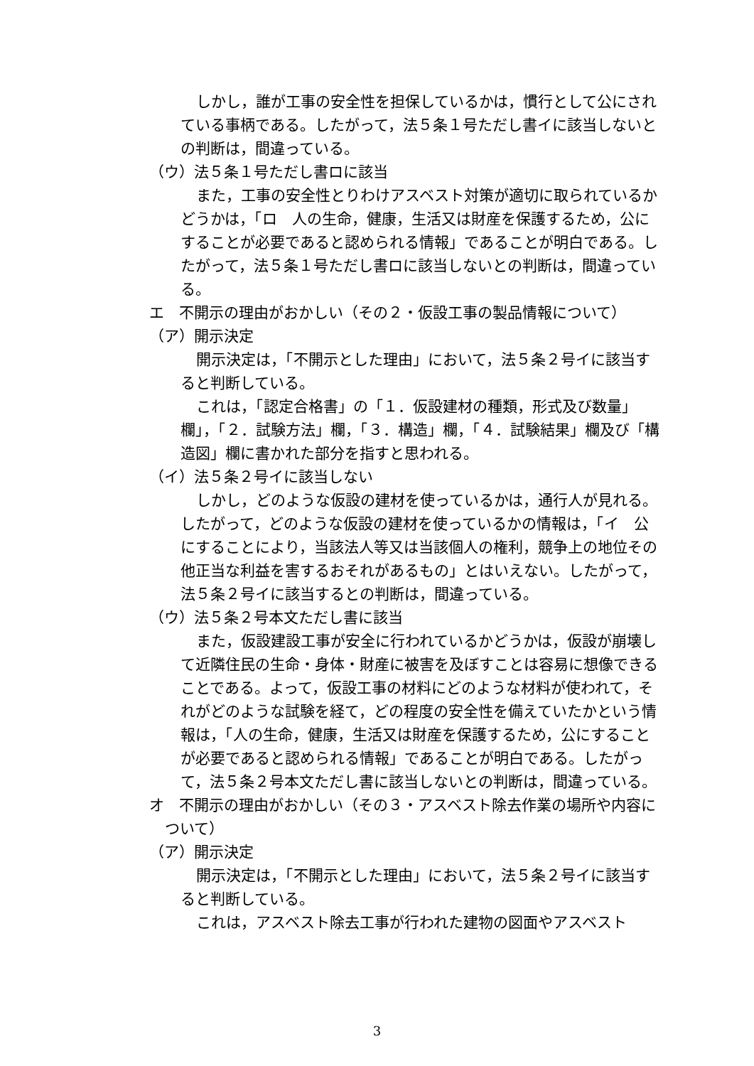しかし，誰が工事の安全性を担保しているかは，慣行として公にされている事柄である。したがって，法５条１号ただし書イに該当しないとの判断は，間違っている。
（ウ）法５条１号ただし書ロに該当
また，工事の安全性とりわけアスベスト対策が適切に取られているかどうかは，「ロ　人の生命，健康，生活又は財産を保護するため，公にすることが必要であると認められる情報」であることが明白である。したがって，法５条１号ただし書ロに該当しないとの判断は，間違っている。
エ　不開示の理由がおかしい（その２・仮設工事の製品情報について）
（ア）開示決定
開示決定は，「不開示とした理由」において，法５条２号イに該当すると判断している。
これは，「認定合格書」の「１．仮設建材の種類，形式及び数量」欄」，「２．試験方法」欄，「３．構造」欄，「４．試験結果」欄及び「構造図」欄に書かれた部分を指すと思われる。
（イ）法５条２号イに該当しない
しかし，どのような仮設の建材を使っているかは，通行人が見れる。したがって，どのような仮設の建材を使っているかの情報は，「イ　公にすることにより，当該法人等又は当該個人の権利，競争上の地位その他正当な利益を害するおそれがあるもの」とはいえない。したがって，法５条２号イに該当するとの判断は，間違っている。
（ウ）法５条２号本文ただし書に該当
また，仮設建設工事が安全に行われているかどうかは，仮設が崩壊して近隣住民の生命・身体・財産に被害を及ぼすことは容易に想像できることである。よって，仮設工事の材料にどのような材料が使われて，それがどのような試験を経て，どの程度の安全性を備えていたかという情報は，「人の生命，健康，生活又は財産を保護するため，公にすることが必要であると認められる情報」であることが明白である。したがって，法５条２号本文ただし書に該当しないとの判断は，間違っている。
オ　不開示の理由がおかしい（その３・アスベスト除去作業の場所や内容について）
（ア）開示決定
開示決定は，「不開示とした理由」において，法５条２号イに該当すると判断している。
これは，アスベスト除去工事が行われた建物の図面やアスベスト
3